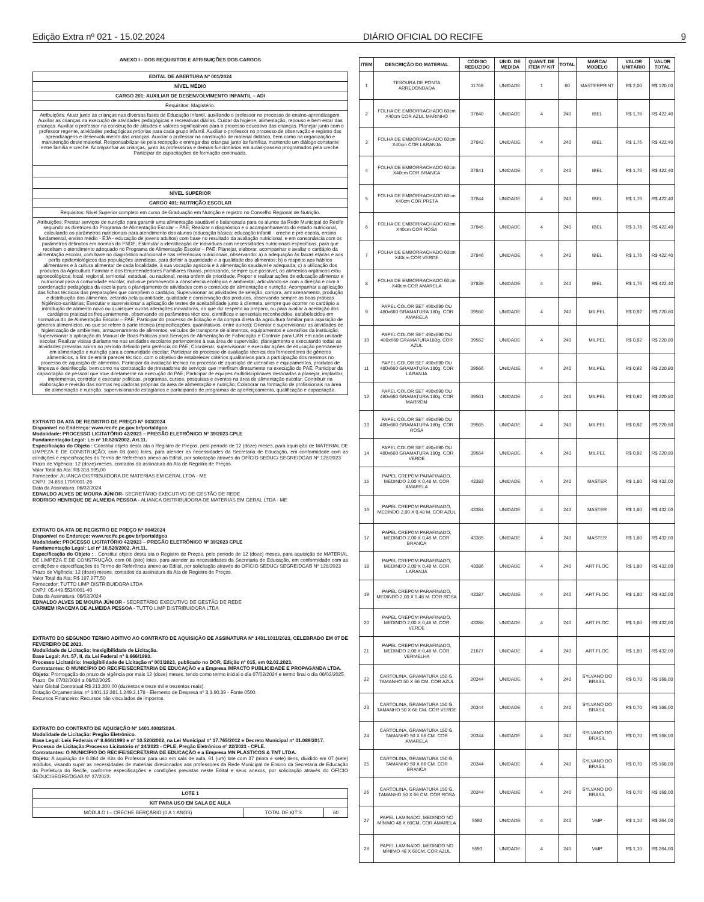Edição Extra nº 021 - 15.02.2024 DIÁRIO OFICIAL DO RECIFE 9
ANEXO I - DOS REQUISITOS E ATRIBUIÇÕES DOS CARGOS
| EDITAL DE ABERTURA Nº 001/2024 |
| NÍVEL MÉDIO |
| CARGO 201: AUXILIAR DE DESENVOLVIMENTO INFANTIL – ADI |
| Requisitos: Magistério. |
| Atribuições: Atuar junto às crianças nas diversas fases de Educação Infantil, auxiliando o professor no processo de ensino-aprendizagem. Auxiliar as crianças na execução de atividades pedagógicas e recreativas diárias. Cuidar da higiene, alimentação, repouso e bem estar das crianças. Auxiliar o professor na construção de atitudes e valores significativos para o processo educativo das crianças. Planejar junto com o professor regente, atividades pedagógicas próprias para cada grupo infantil. Auxiliar o professor no processo de observação e registro das aprendizagens e desenvolvimento das crianças. Auxiliar o professor na construção de material didático, bem como na organização e manutenção deste material. Responsabilizar-se pela recepção e entrega das crianças junto às famílias, mantendo um diálogo constante entre família e creche. Acompanhar as crianças, junto às professoras e demais funcionários em aulas-passeio programados pela creche. Participar de capacitações de formação continuada. |
| NÍVEL SUPERIOR |
| CARGO 401: NUTRIÇÃO ESCOLAR |
| Requisitos: Nível Superior completo em curso de Graduação em Nutrição e registro no Conselho Regional de Nutrição. |
| Atribuições: Prestar serviços de nutrição para garantir uma alimentação saudável e balanceada para os alunos da Rede Municipal do Recife seguindo as diretrizes do Programa de Alimentação Escolar – PAE; Realizar o diagnóstico e o acompanhamento do estado nutricional, calculando os parâmetros nutricionais para atendimento dos alunos (educação básica: educação infantil - creche e pré-escola, ensino fundamental, ensino médio - EJA - educação de jovens adultos) com base no resultado da avaliação nutricional, e em consonância com os parâmetros definidos em normas do FNDE; Estimular a identificação de indivíduos com necessidades nutricionais específicas, para que recebam o atendimento adequado no Programa de Alimentação Escolar – PAE; Planejar, elaborar, acompanhar e avaliar o cardápio da alimentação escolar, com base no diagnóstico nutricional e nas referências nutricionais, observando: a) a adequação às faixas etárias e aos perfis epidemiológicos das populações atendidas, para definir a quantidade e a qualidade dos alimentos; b) o respeito aos hábitos alimentares e à cultura alimentar de cada localidade, à sua vocação agrícola e à alimentação saudável e adequada; c) a utilização dos produtos da Agricultura Familiar e dos Empreendedores Familiares Rurais, priorizando, sempre que possível, os alimentos orgânicos e/ou agroecológicos; local, regional, territorial, estadual, ou nacional, nesta ordem de prioridade. Propor e realizar ações de educação alimentar e nutricional para a comunidade escolar, inclusive promovendo a consciência ecológica e ambiental, articulando-se com a direção e com a coordenação pedagógica da escola para o planejamento de atividades com o conteúdo de alimentação e nutrição; Acompanhar a aplicação das fichas técnicas das preparações que compõem o cardápio; Supervisionar as atividades de seleção, compra, armazenamento, produção e distribuição dos alimentos, zelando pela quantidade, qualidade e conservação dos produtos, observando sempre as boas práticas higiênico-sanitárias; Executar e supervisionar a aplicação de testes de aceitabilidade junto à clientela, sempre que ocorrer no cardápio a introdução de alimento novo ou quaisquer outras alterações inovadoras, no que diz respeito ao preparo, ou para avaliar a aceitação dos cardápios praticados frequentemente, observando os parâmetros técnicos, científicos e sensoriais reconhecidos, estabelecidos em normativa do de Alimentação Escolar – PAE; Participar do processo de licitação e da compra direta da agricultura familiar para aquisição de gêneros alimentícios, no que se refere à parte técnica (especificações, quantitativos, entre outros); Orientar e supervisionar as atividades de higienização de ambientes, armazenamento de alimentos, veículos de transporte de alimentos, equipamentos e utensílios da instituição; Supervisionar a aplicação do Manual de Boas Práticas para Serviços de Alimentação de Fabricação e Controle para UAN em cada unidade escolar; Realizar visitas diariamente nas unidades escolares pertencentes à sua área de supervisão, planejamento e executando todas as atividades previstas acima no período definido pela gerência do PAE; Coordenar, supervisionar e executar ações de educação permanente em alimentação e nutrição para a comunidade escolar; Participar do processo de avaliação técnica dos fornecedores de gêneros alimentícios, a fim de emitir parecer técnico, com o objetivo de estabelecer critérios qualitativos para a participação dos mesmos no processo de aquisição de alimentos; Participar da avaliação técnica no processo de aquisição de utensílios e equipamentos, produtos de limpeza e desinfecção, bem como na contratação de prestadores de serviços que interfiram diretamente na execução do PAE; Participar da capacitação de pessoal que atue diretamente na execução do PAE; Participar de equipes multidisciplinares destinadas a planejar, implantar, implementar, controlar e executar políticas, programas, cursos, pesquisas e eventos na área de alimentação escolar; Contribuir na elaboração e revisão das normas reguladoras próprias da área de alimentação e nutrição; Colaborar na formação de profissionais na área de alimentação e nutrição, supervisionando estagiários e participando de programas de aperfeiçoamento, qualificação e capacitação. |
EXTRATO DA ATA DE REGISTRO DE PREÇO Nº 003/2024
Disponível no Endereço: www.recife.pe.gov.br/portaldgco
Modalidade: PROCESSO LICITATÓRIO 42/2023 – PREGÃO ELETRÔNICO Nº 39/2023 CPLE
Fundamentação Legal: Lei nº 10.520/2002, Art.11.
Especificação do Objeto : Constitui objeto desta ata o Registro de Preços, pelo período de 12 (doze) meses, para aquisição de MATERIAL DE LIMPEZA E DE CONSTRUÇÃO, com 08 (oito) lotes, para atender as necessidades da Secretaria de Educação, em conformidade com as condições e especificações do Termo de Referência anexo ao Edital, por solicitação através do OFÍCIO SEDUC/ SEGRE/DGAB Nº 128/2023
Prazo de Vigência: 12 (doze) meses, contados da assinatura da Ata de Registro de Preços.
Valor Total da Ata: R$ 318.995,00
Fornecedor: ALIANCA DISTRIBUIDORA DE MATERIAS EM GERAL LTDA - ME
CNPJ: 24.658.170/0001-26
Data da Assinatura: 06/02/2024
EDNALDO ALVES DE MOURA JÚNIOR- SECRETÁRIO EXECUTIVO DE GESTÃO DE REDE
RODRIGO HENRIQUE DE ALMEIDA PESSOA - ALIANCA DISTRIBUIDORA DE MATERIAS EM GERAL LTDA - ME
EXTRATO DA ATA DE REGISTRO DE PREÇO Nº 004/2024
Disponível no Endereço: www.recife.pe.gov.br/portaldgco
Modalidade: PROCESSO LICITATÓRIO 42/2023 – PREGÃO ELETRÔNICO Nº 39/2023 CPLE
Fundamentação Legal: Lei nº 10.520/2002, Art.11.
Especificação do Objeto : . Constitui objeto desta ata o Registro de Preços, pelo período de 12 (doze) meses, para aquisição de MATERIAL DE LIMPEZA E DE CONSTRUÇÃO, com 08 (oito) lotes, para atender as necessidades da Secretaria de Educação, em conformidade com as condições e especificações do Termo de Referência anexo ao Edital, por solicitação através do OFÍCIO SEDUC/ SEGRE/DGAB Nº 128/2023
Prazo de Vigência: 12 (doze) meses, contados da assinatura da Ata de Registro de Preços.
Valor Total da Ata: R$ 197.977,50
Fornecedor: TUTTO LIMP DISTRIBUIDORA LTDA
CNPJ: 05.449.553/0001-40
Data da Assinatura: 06/02/2024
EDNALDO ALVES DE MOURA JÚNIOR - SECRETÁRIO EXECUTIVO DE GESTÃO DE REDE
CARMEM IRACEMA DE ALMEIDA PESSOA - TUTTO LIMP DISTRIBUIDORA LTDA
EXTRATO DO SEGUNDO TERMO ADITIVO AO CONTRATO DE AQUISIÇÃO DE ASSINATURA Nº 1401.1011/2023, CELEBRADO EM 07 DE FEVEREIRO DE 2023.
Modalidade de Licitação: Inexigibilidade de Licitação.
Base Legal: Art. 57, II, da Lei Federal nº 8.666/1993.
Processo Licitatório: Inexigibilidade de Licitação nº 001/2023, publicado no DOR, Edição nº 015, em 02.02.2023.
Contratantes: O MUNICÍPIO DO RECIFE/SECRETARIA DE EDUCAÇÃO e a Empresa IMPACTO PUBLICIDADE E PROPAGANDA LTDA.
Objeto: Prorrogação do prazo de vigência por mais 12 (doze) meses, tendo como termo inicial o dia 07/02/2024 e termo final o dia 06/02/2025.
Prazo: De 07/02/2024 a 06/02/2025.
Valor Global Contratual:R$ 213.300,00 (duzentos e treze mil e trezentos reais).
Dotação Orçamentária: nº 1401.12.361.1.249.2.178 - Elemento de Despesa nº 3.3.90.39 - Fonte 0500.
Recursos Financeiro: Recursos não vinculados de impostos.
EXTRATO DO CONTRATO DE AQUISIÇÃO Nº 1401.4002/2024.
Modalidade de Licitação: Pregão Eletrônico.
Base Legal: Leis Federais nº 8.666/1993 e nº 10.520/2002, na Lei Municipal nº 17.765/2012 e Decreto Municipal nº 31.089/2017.
Processo de Licitação:Processo Licitatório nº 24/2023 - CPLE, Pregão Eletrônico nº 22/2023 - CPLE.
Contratantes: O MUNICÍPIO DO RECIFE/SECRETARIA DE EDUCAÇÃO e a Empresa MN PLÁSTICOS & TNT LTDA.
Objeto: A aquisição de 6.364 de Kits do Professor para uso em sala de aula, 01 (um) lote com 37 (trinta e sete) itens, dividido em 07 (sete) módulos, visando suprir as necessidades de materiais direcionados aos professores da Rede Municipal de Ensino da Secretaria de Educação da Prefeitura do Recife, conforme especificações e condições previstas neste Edital e seus anexos, por solicitação através do OFÍCIO SEDUC/SEGRE/DGAB Nº 37/2023.
| LOTE 1 | | |
| KIT PARA USO EM SALA DE AULA | | |
| MÓDULO I – CRECHE BERÇÁRIO (0 A 1 ANOS) | TOTAL DE KIT'S | 60 |
| ITEM | DESCRIÇÃO DO MATERIAL | CÓDIGO REDUZIDO | UNID. DE MEDIDA | QUANT. DE ITEM P/ KIT | TOTAL | MARCA/ MODELO | VALOR UNITÁRIO | VALOR TOTAL |
| --- | --- | --- | --- | --- | --- | --- | --- | --- |
| 1 | TESOURA DE PONTA ARREDONDADA | 11769 | UNIDADE | 1 | 60 | MASTERPRINT | R$ 2,00 | R$ 120,00 |
| 2 | FOLHA DE EMBORRACHADO 60cm X40cm COR AZUL MARINHO | 37840 | UNIDADE | 4 | 240 | IBEL | R$ 1,76 | R$ 422,40 |
| 3 | FOLHA DE EMBORRACHADO 60cm X40cm COR LARANJA | 37842 | UNIDADE | 4 | 240 | IBEL | R$ 1,76 | R$ 422,40 |
| 4 | FOLHA DE EMBORRACHADO 60cm X40cm COR BRANCA | 37841 | UNIDADE | 4 | 240 | IBEL | R$ 1,76 | R$ 422,40 |
| 5 | FOLHA DE EMBORRACHADO 60cm X40cm COR PRETA | 37844 | UNIDADE | 4 | 240 | IBEL | R$ 1,76 | R$ 422,40 |
| 6 | FOLHA DE EMBORRACHADO 60cm X40cm COR ROSA | 37845 | UNIDADE | 4 | 240 | IBEL | R$ 1,76 | R$ 422,40 |
| 7 | FOLHA DE EMBORRACHADO 60cm X40cm COR VERDE | 37846 | UNIDADE | 4 | 240 | IBEL | R$ 1,76 | R$ 422,40 |
| 8 | FOLHA DE EMBORRACHADO 60cm X40cm COR AMARELA | 37839 | UNIDADE | 4 | 240 | IBEL | R$ 1,76 | R$ 422,40 |
| 9 | PAPEL COLOR SET 490x690 OU 480x660 GRAMATURA 180g. COR AMARELA | 39560 | UNIDADE | 4 | 240 | MILPEL | R$ 0,92 | R$ 220,80 |
| 10 | PAPEL COLOR SET 490x690 OU 480x660 GRAMATURA180g. COR AZUL | 39562 | UNIDADE | 4 | 240 | MILPEL | R$ 0,92 | R$ 220,80 |
| 11 | PAPEL COLOR SET 490x690 OU 480x660 GRAMATURA 180g. COR LARANJA | 39566 | UNIDADE | 4 | 240 | MILPEL | R$ 0,92 | R$ 220,80 |
| 12 | PAPEL COLOR SET 490x690 OU 480x660 GRAMATURA 180g. COR MARROM | 39561 | UNIDADE | 4 | 240 | MILPEL | R$ 0,92 | R$ 220,80 |
| 13 | PAPEL COLOR SET 490x690 OU 480x660 GRAMATURA 180g. COR ROSA | 39565 | UNIDADE | 4 | 240 | MILPEL | R$ 0,92 | R$ 220,80 |
| 14 | PAPEL COLOR SET 490x690 OU 480x660 GRAMATURA 180g. COR VERDE | 39564 | UNIDADE | 4 | 240 | MILPEL | R$ 0,92 | R$ 220,80 |
| 15 | PAPEL CREPOM PARAFINADO, MEDINDO 2,00 X 0,48 M. COR AMARELA | 43383 | UNIDADE | 4 | 240 | MASTER | R$ 1,80 | R$ 432,00 |
| 16 | PAPEL CREPOM PARAFINADO, MEDINDO 2,00 X 0,48 M. COR AZUL | 43384 | UNIDADE | 4 | 240 | MASTER | R$ 1,80 | R$ 432,00 |
| 17 | PAPEL CREPOM PARAFINADO, MEDINDO 2,00 X 0,48 M. COR BRANCA | 43385 | UNIDADE | 4 | 240 | MASTER | R$ 1,80 | R$ 432,00 |
| 18 | PAPEL CREPOM PARAFINADO, MEDINDO 2,00 X 0,48 M. COR LARANJA | 43386 | UNIDADE | 4 | 240 | ART FLOC | R$ 1,80 | R$ 432,00 |
| 19 | PAPEL CREPOM PARAFINADO, MEDINDO 2,00 X 0,48 M. COR ROSA | 43387 | UNIDADE | 4 | 240 | ART FLOC | R$ 1,80 | R$ 432,00 |
| 20 | PAPEL CREPOM PARAFINADO, MEDINDO 2,00 X 0,48 M. COR VERDE | 43388 | UNIDADE | 4 | 240 | ART FLOC | R$ 1,80 | R$ 432,00 |
| 21 | PAPEL CREPOM PARAFINADO, MEDINDO 2,00 X 0,48 M. COR VERMELHA | 21677 | UNIDADE | 4 | 240 | ART FLOC | R$ 1,80 | R$ 432,00 |
| 22 | CARTOLINA, GRAMATURA 150 G, TAMANHO 50 X 66 CM. COR AZUL | 20344 | UNIDADE | 4 | 240 | SYLVANO DO BRASIL | R$ 0,70 | R$ 168,00 |
| 23 | CARTOLINA, GRAMATURA 150 G, TAMANHO 50 X 66 CM. COR VERDE | 20344 | UNIDADE | 4 | 240 | SYLVANO DO BRASIL | R$ 0,70 | R$ 168,00 |
| 24 | CARTOLINA, GRAMATURA 150 G, TAMANHO 50 X 66 CM. COR AMARELA | 20344 | UNIDADE | 4 | 240 | SYLVANO DO BRASIL | R$ 0,70 | R$ 168,00 |
| 25 | CARTOLINA, GRAMATURA 150 G, TAMANHO 50 X 66 CM. COR BRANCA | 20344 | UNIDADE | 4 | 240 | SYLVANO DO BRASIL | R$ 0,70 | R$ 168,00 |
| 26 | CARTOLINA, GRAMATURA 150 G, TAMANHO 50 X 66 CM. COR ROSA | 20344 | UNIDADE | 4 | 240 | SYLVANO DO BRASIL | R$ 0,70 | R$ 168,00 |
| 27 | PAPEL LAMINADO, MEDINDO NO MÍNIMO 48 X 60CM, COR AMARELA | 5592 | UNIDADE | 4 | 240 | VMP | R$ 1,10 | R$ 264,00 |
| 28 | PAPEL LAMINADO, MEDINDO NO MÍNIMO 48 X 60CM, COR AZUL | 5593 | UNIDADE | 4 | 240 | VMP | R$ 1,10 | R$ 264,00 |